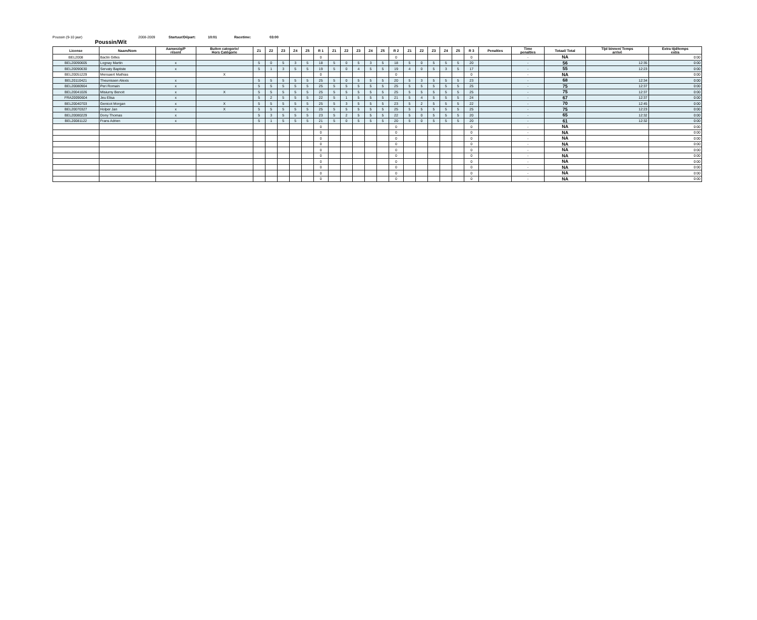Poussin (9-10 jaar) 2008-2009 Startuur/Départ: 10:01 Racetime: 03:00
Poussin/Wit
| License | Naam/Nom | Aanwezig/P résent | Buiten categorie/ Hors Catégorie | Z1 | Z2 | Z3 | Z4 | Z5 | R 1 | Z1 | Z2 | Z3 | Z4 | Z5 | R 2 | Z1 | Z2 | Z3 | Z4 | Z5 | R 3 | Penalties | Time penalties | Totaal/ Total | Tijd binnen/ Temps arrivé | Extra tijd/temps extra |
| --- | --- | --- | --- | --- | --- | --- | --- | --- | --- | --- | --- | --- | --- | --- | --- | --- | --- | --- | --- | --- | --- | --- | --- | --- | --- | --- |
| BEL2008 | Baclin Gilles | | | | | | | | 0 | | | | | | 0 | | | | | | 0 | | - | NA | | 0:00 |
| BEL20090605 | Lognay Martin | x | | 5 | 0 | 5 | 3 | 5 | 18 | 5 | 0 | 5 | 3 | 5 | 18 | 5 | 0 | 5 | 5 | 5 | 20 | | - | 56 | 12:35 | 0:00 |
| BEL20090630 | Servaty Baptiste | x | | 5 | 1 | 3 | 5 | 5 | 19 | 5 | 0 | 4 | 5 | 5 | 19 | 4 | 0 | 5 | 3 | 5 | 17 | | - | 55 | 12:23 | 0:00 |
| BEL20051229 | Mensaert Mathias | | X | | | | | | 0 | | | | | | 0 | | | | | | 0 | | - | NA | | 0:00 |
| BEL20110421 | Theunissen Alexis | x | | 5 | 5 | 5 | 5 | 5 | 25 | 5 | 0 | 5 | 5 | 5 | 20 | 5 | 3 | 5 | 5 | 5 | 23 | | - | 68 | 12:34 | 0:00 |
| BEL20080904 | Peri Romain | x | | 5 | 5 | 5 | 5 | 5 | 25 | 5 | 5 | 5 | 5 | 5 | 25 | 5 | 5 | 5 | 5 | 5 | 25 | | - | 75 | 12:37 | 0:00 |
| BEL20041026 | Misiurny Benoit | x | X | 5 | 5 | 5 | 5 | 5 | 25 | 5 | 5 | 5 | 5 | 5 | 25 | 5 | 5 | 5 | 5 | 5 | 25 | | - | 75 | 12:37 | 0:00 |
| FRA20090604 | Jeu Elisa | x | | 5 | 2 | 5 | 5 | 5 | 22 | 5 | 1 | 5 | 5 | 5 | 21 | 5 | 4 | 5 | 5 | 5 | 24 | | - | 67 | 12:37 | 0:00 |
| BEL20040703 | Genicot Morgan | x | X | 5 | 5 | 5 | 5 | 5 | 25 | 5 | 3 | 5 | 5 | 5 | 23 | 5 | 2 | 5 | 5 | 5 | 22 | | - | 70 | 12:45 | 0:00 |
| BEL20070327 | Holper Jan | x | X | 5 | 5 | 5 | 5 | 5 | 25 | 5 | 5 | 5 | 5 | 5 | 25 | 5 | 5 | 5 | 5 | 5 | 25 | | - | 75 | 12:23 | 0:00 |
| BEL20080229 | Dony Thomas | x | | 5 | 3 | 5 | 5 | 5 | 23 | 5 | 2 | 5 | 5 | 5 | 22 | 5 | 0 | 5 | 5 | 5 | 20 | | - | 65 | 12:32 | 0:00 |
| BEL20081122 | Frans Adrien | x | | 5 | 1 | 5 | 5 | 5 | 21 | 5 | 0 | 5 | 5 | 5 | 20 | 5 | 0 | 5 | 5 | 5 | 20 | | - | 61 | 12:32 | 0:00 |
| | | | | | | | | | 0 | | | | | | 0 | | | | | | 0 | | - | NA | | 0:00 |
| | | | | | | | | | 0 | | | | | | 0 | | | | | | 0 | | - | NA | | 0:00 |
| | | | | | | | | | 0 | | | | | | 0 | | | | | | 0 | | - | NA | | 0:00 |
| | | | | | | | | | 0 | | | | | | 0 | | | | | | 0 | | - | NA | | 0:00 |
| | | | | | | | | | 0 | | | | | | 0 | | | | | | 0 | | - | NA | | 0:00 |
| | | | | | | | | | 0 | | | | | | 0 | | | | | | 0 | | - | NA | | 0:00 |
| | | | | | | | | | 0 | | | | | | 0 | | | | | | 0 | | - | NA | | 0:00 |
| | | | | | | | | | 0 | | | | | | 0 | | | | | | 0 | | - | NA | | 0:00 |
| | | | | | | | | | 0 | | | | | | 0 | | | | | | 0 | | - | NA | | 0:00 |
| | | | | | | | | | 0 | | | | | | 0 | | | | | | 0 | | - | NA | | 0:00 |